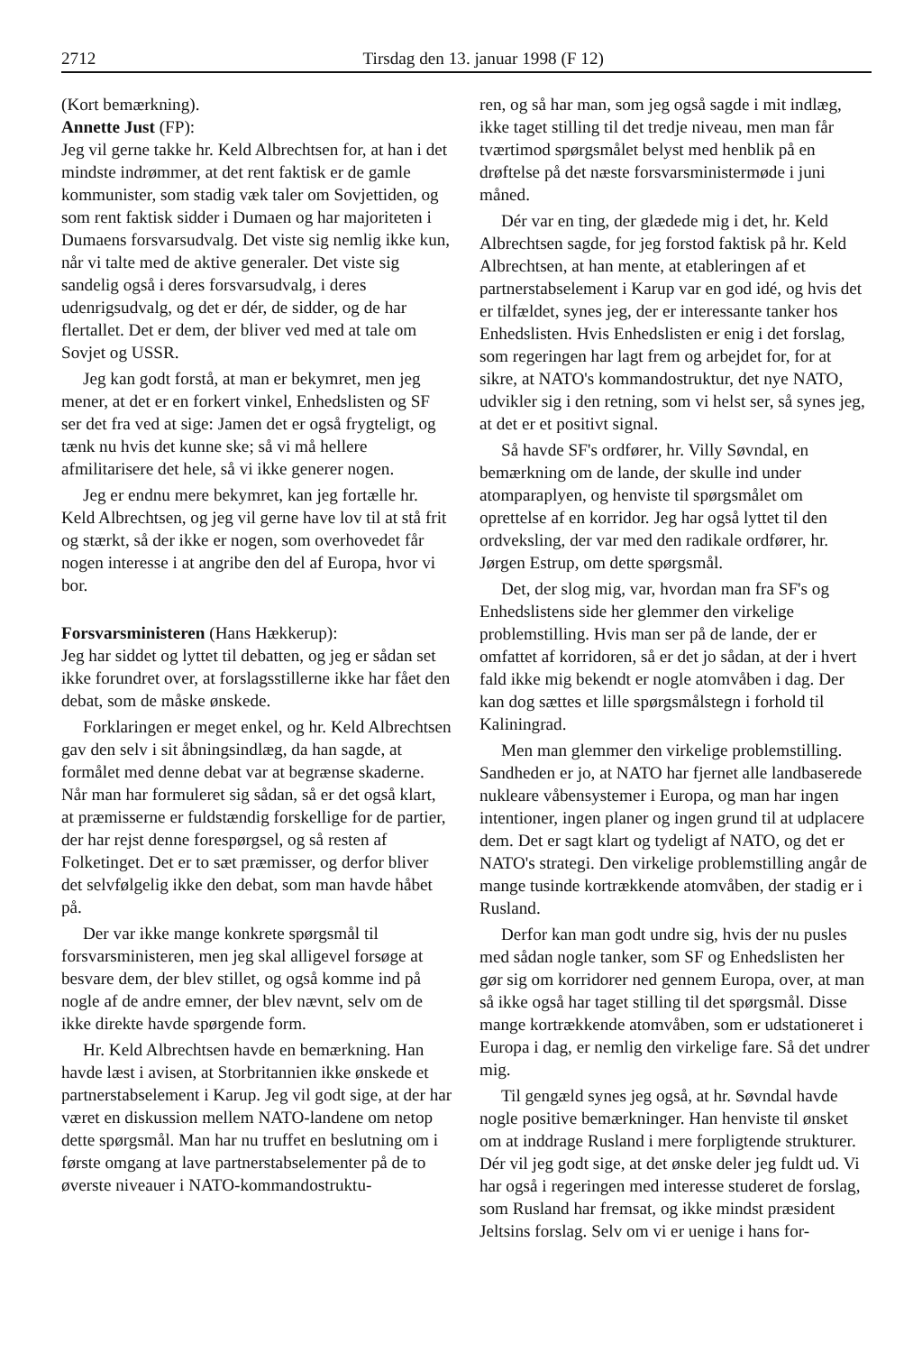2712 Tirsdag den 13. januar 1998 (F 12)
(Kort bemærkning).
Annette Just (FP):
Jeg vil gerne takke hr. Keld Albrechtsen for, at han i det mindste indrømmer, at det rent faktisk er de gamle kommunister, som stadig væk taler om Sovjettiden, og som rent faktisk sidder i Dumaen og har majoriteten i Dumaens forsvarsudvalg. Det viste sig nemlig ikke kun, når vi talte med de aktive generaler. Det viste sig sandelig også i deres forsvarsudvalg, i deres udenrigsudvalg, og det er dér, de sidder, og de har flertallet. Det er dem, der bliver ved med at tale om Sovjet og USSR.
Jeg kan godt forstå, at man er bekymret, men jeg mener, at det er en forkert vinkel, Enhedslisten og SF ser det fra ved at sige: Jamen det er også frygteligt, og tænk nu hvis det kunne ske; så vi må hellere afmilitarisere det hele, så vi ikke generer nogen.
Jeg er endnu mere bekymret, kan jeg fortælle hr. Keld Albrechtsen, og jeg vil gerne have lov til at stå frit og stærkt, så der ikke er nogen, som overhovedet får nogen interesse i at angribe den del af Europa, hvor vi bor.
Forsvarsministeren (Hans Hækkerup):
Jeg har siddet og lyttet til debatten, og jeg er sådan set ikke forundret over, at forslagsstillerne ikke har fået den debat, som de måske ønskede.
Forklaringen er meget enkel, og hr. Keld Albrechtsen gav den selv i sit åbningsindlæg, da han sagde, at formålet med denne debat var at begrænse skaderne. Når man har formuleret sig sådan, så er det også klart, at præmisserne er fuldstændig forskellige for de partier, der har rejst denne forespørgsel, og så resten af Folketinget. Det er to sæt præmisser, og derfor bliver det selvfølgelig ikke den debat, som man havde håbet på.
Der var ikke mange konkrete spørgsmål til forsvarsministeren, men jeg skal alligevel forsøge at besvare dem, der blev stillet, og også komme ind på nogle af de andre emner, der blev nævnt, selv om de ikke direkte havde spørgende form.
Hr. Keld Albrechtsen havde en bemærkning. Han havde læst i avisen, at Storbritannien ikke ønskede et partnerstabselement i Karup. Jeg vil godt sige, at der har været en diskussion mellem NATO-landene om netop dette spørgsmål. Man har nu truffet en beslutning om i første omgang at lave partnerstabselementer på de to øverste niveauer i NATO-kommandostruktu-
ren, og så har man, som jeg også sagde i mit indlæg, ikke taget stilling til det tredje niveau, men man får tværtimod spørgsmålet belyst med henblik på en drøftelse på det næste forsvarsministermøde i juni måned.
Dér var en ting, der glædede mig i det, hr. Keld Albrechtsen sagde, for jeg forstod faktisk på hr. Keld Albrechtsen, at han mente, at etableringen af et partnerstabselement i Karup var en god idé, og hvis det er tilfældet, synes jeg, der er interessante tanker hos Enhedslisten. Hvis Enhedslisten er enig i det forslag, som regeringen har lagt frem og arbejdet for, for at sikre, at NATO's kommandostruktur, det nye NATO, udvikler sig i den retning, som vi helst ser, så synes jeg, at det er et positivt signal.
Så havde SF's ordfører, hr. Villy Søvndal, en bemærkning om de lande, der skulle ind under atomparaplyen, og henviste til spørgsmålet om oprettelse af en korridor. Jeg har også lyttet til den ordveksling, der var med den radikale ordfører, hr. Jørgen Estrup, om dette spørgsmål.
Det, der slog mig, var, hvordan man fra SF's og Enhedslistens side her glemmer den virkelige problemstilling. Hvis man ser på de lande, der er omfattet af korridoren, så er det jo sådan, at der i hvert fald ikke mig bekendt er nogle atomvåben i dag. Der kan dog sættes et lille spørgsmålstegn i forhold til Kaliningrad.
Men man glemmer den virkelige problemstilling. Sandheden er jo, at NATO har fjernet alle landbaserede nukleare våbensystemer i Europa, og man har ingen intentioner, ingen planer og ingen grund til at udplacere dem. Det er sagt klart og tydeligt af NATO, og det er NATO's strategi. Den virkelige problemstilling angår de mange tusinde kortrækkende atomvåben, der stadig er i Rusland.
Derfor kan man godt undre sig, hvis der nu pusles med sådan nogle tanker, som SF og Enhedslisten her gør sig om korridorer ned gennem Europa, over, at man så ikke også har taget stilling til det spørgsmål. Disse mange kortrækkende atomvåben, som er udstationeret i Europa i dag, er nemlig den virkelige fare. Så det undrer mig.
Til gengæld synes jeg også, at hr. Søvndal havde nogle positive bemærkninger. Han henviste til ønsket om at inddrage Rusland i mere forpligtende strukturer. Dér vil jeg godt sige, at det ønske deler jeg fuldt ud. Vi har også i regeringen med interesse studeret de forslag, som Rusland har fremsat, og ikke mindst præsident Jeltsins forslag. Selv om vi er uenige i hans for-